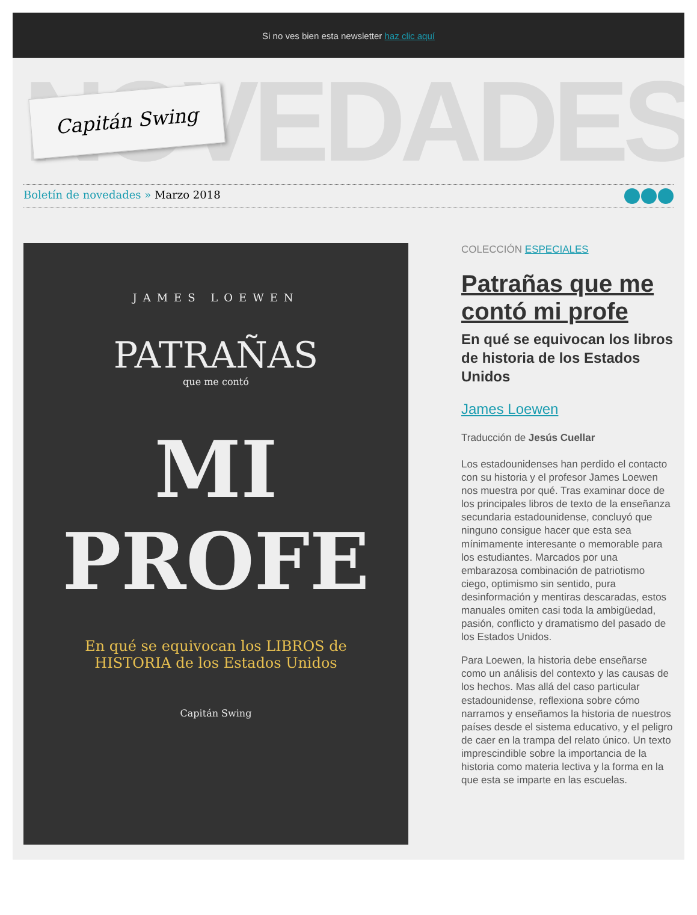Si no ves bien esta newsletter haz clic aquí
NOVEDADES Capitán Swing
Boletín de novedades » Marzo 2018
JAMES LOEWEN
PATRAÑAS
que me contó
MI PROFE
En qué se equivocan los LIBROS de HISTORIA de los Estados Unidos
Capitán Swing
COLECCIÓN ESPECIALES
Patrañas que me contó mi profe
En qué se equivocan los libros de historia de los Estados Unidos
James Loewen
Traducción de Jesús Cuellar
Los estadounidenses han perdido el contacto con su historia y el profesor James Loewen nos muestra por qué. Tras examinar doce de los principales libros de texto de la enseñanza secundaria estadounidense, concluyó que ninguno consigue hacer que esta sea mínimamente interesante o memorable para los estudiantes. Marcados por una embarazosa combinación de patriotismo ciego, optimismo sin sentido, pura desinformación y mentiras descaradas, estos manuales omiten casi toda la ambigüedad, pasión, conflicto y dramatismo del pasado de los Estados Unidos.
Para Loewen, la historia debe enseñarse como un análisis del contexto y las causas de los hechos. Mas allá del caso particular estadounidense, reflexiona sobre cómo narramos y enseñamos la historia de nuestros países desde el sistema educativo, y el peligro de caer en la trampa del relato único. Un texto imprescindible sobre la importancia de la historia como materia lectiva y la forma en la que esta se imparte en las escuelas.